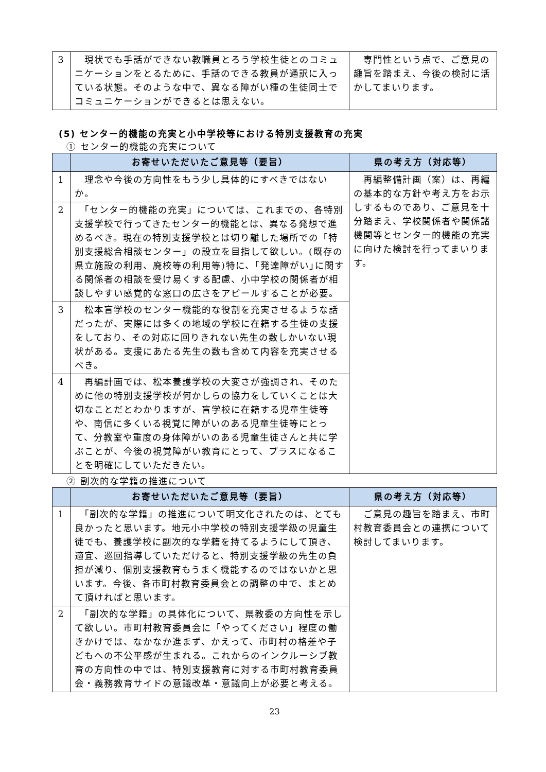| 3 | 現状でも手話ができない教職員とろう学校生徒とのコミュニケーションをとるために、手話のできる教員が通訳に入っている状態。そのような中で、異なる障がい種の生徒同士でコミュニケーションができるとは思えない。 | 専門性という点で、ご意見の趣旨を踏まえ、今後の検討に活かしてまいります。 |
(5) センター的機能の充実と小中学校等における特別支援教育の充実
① センター的機能の充実について
| | お寄せいただいたご意見等（要旨） | 県の考え方（対応等） |
| --- | --- | --- |
| 1 | 理念や今後の方向性をもう少し具体的にすべきではないか。 | 再編整備計画（案）は、再編の基本的な方針や考え方をお示しするものであり、ご意見を十分踏まえ、学校関係者や関係諸機関等とセンター的機能の充実に向けた検討を行ってまいります。 |
| 2 | 「センター的機能の充実」については、これまでの、各特別支援学校で行ってきたセンター的機能とは、異なる発想で進めるべき。現在の特別支援学校とは切り離した場所での「特別支援総合相談センター」の設立を目指して欲しい。(既存の県立施設の利用、廃校等の利用等)特に、｢発達障がい｣に関する関係者の相談を受け易くする配慮、小中学校の関係者が相談しやすい感覚的な窓口の広さをアピールすることが必要。 | |
| 3 | 松本盲学校のセンター機能的な役割を充実させるような話だったが、実際には多くの地域の学校に在籍する生徒の支援をしており、その対応に回りきれない先生の数しかいない現状がある。支援にあたる先生の数も含めて内容を充実させるべき。 | |
| 4 | 再編計画では、松本養護学校の大変さが強調され、そのために他の特別支援学校が何かしらの協力をしていくことは大切なことだとわかりますが、盲学校に在籍する児童生徒等や、南信に多くいる視覚に障がいのある児童生徒等にとって、分教室や重度の身体障がいのある児童生徒さんと共に学ぶことが、今後の視覚障がい教育にとって、プラスになることを明確にしていただきたい。 | |
② 副次的な学籍の推進について
| | お寄せいただいたご意見等（要旨） | 県の考え方（対応等） |
| --- | --- | --- |
| 1 | 「副次的な学籍」の推進について明文化されたのは、とても良かったと思います。地元小中学校の特別支援学級の児童生徒でも、養護学校に副次的な学籍を持てるようにして頂き、適宜、巡回指導していただけると、特別支援学級の先生の負担が減り、個別支援教育もうまく機能するのではないかと思います。今後、各市町村教育委員会との調整の中で、まとめて頂ければと思います。 | ご意見の趣旨を踏まえ、市町村教育委員会との連携について検討してまいります。 |
| 2 | 「副次的な学籍」の具体化について、県教委の方向性を示して欲しい。市町村教育委員会に「やってください」程度の働きかけでは、なかなか進まず、かえって、市町村の格差や子どもへの不公平感が生まれる。これからのインクルーシブ教育の方向性の中では、特別支援教育に対する市町村教育委員会・義務教育サイドの意識改革・意識向上が必要と考える。 | |
23